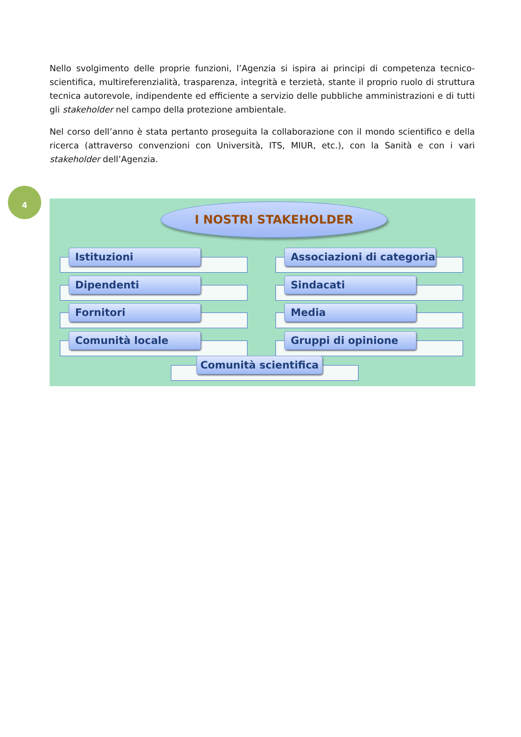Nello svolgimento delle proprie funzioni, l’Agenzia si ispira ai principi di competenza tecnico-scientifica, multireferenzialità, trasparenza, integrità e terzietà, stante il proprio ruolo di struttura tecnica autorevole, indipendente ed efficiente a servizio delle pubbliche amministrazioni e di tutti gli stakeholder nel campo della protezione ambientale.
Nel corso dell’anno è stata pertanto proseguita la collaborazione con il mondo scientifico e della ricerca (attraverso convenzioni con Università, ITS, MIUR, etc.), con la Sanità e con i vari stakeholder dell’Agenzia.
4
I NOSTRI STAKEHOLDER
Istituzioni Associazioni di categoria
Dipendenti Sindacati
Fornitori Media
Comunità locale Gruppi di opinione
Comunità scientifica